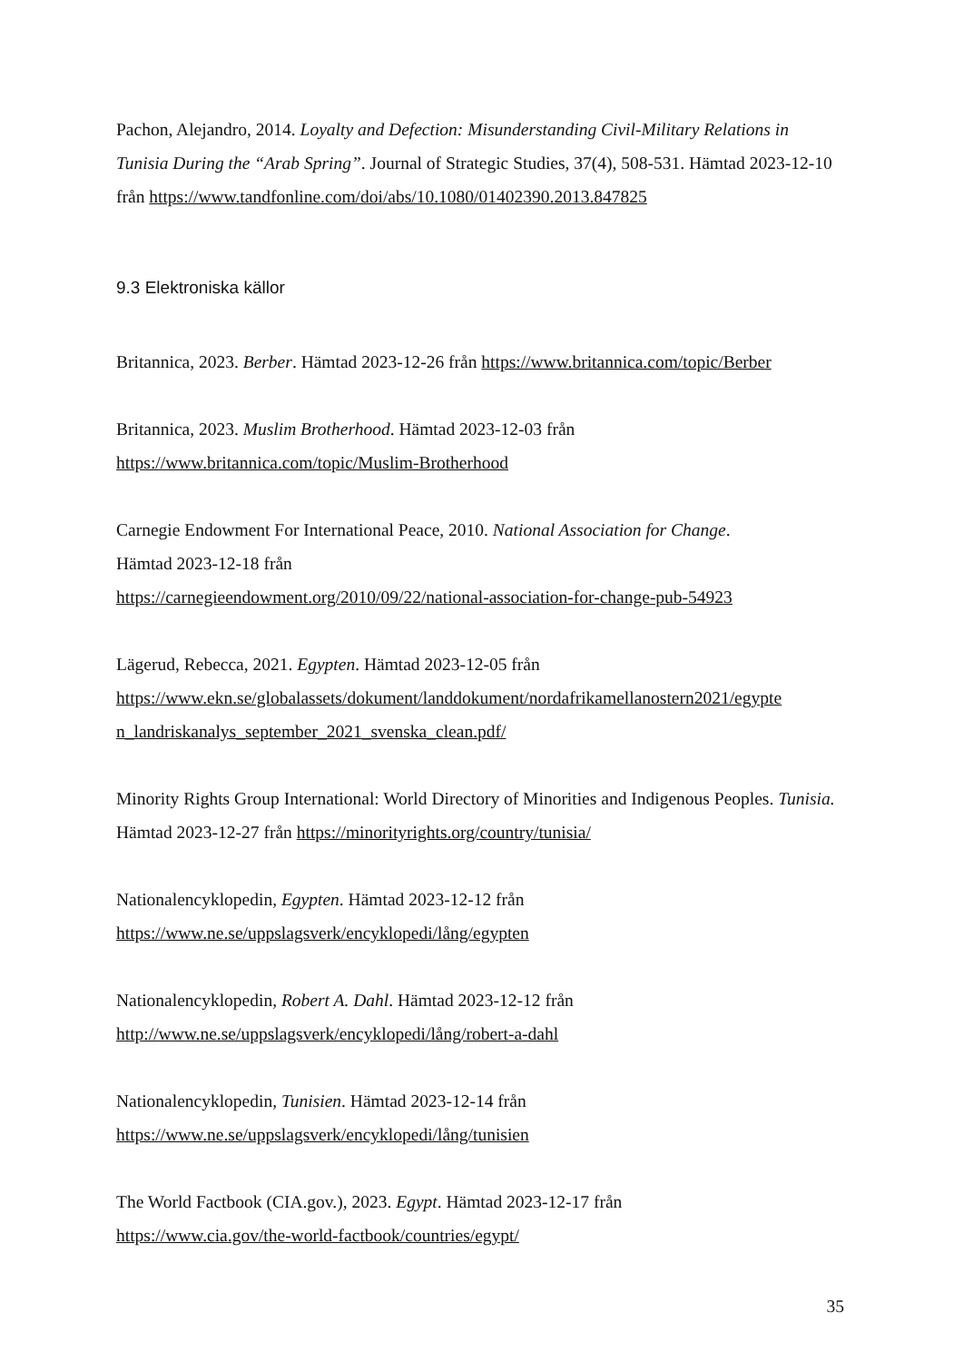Pachon, Alejandro, 2014. Loyalty and Defection: Misunderstanding Civil-Military Relations in Tunisia During the “Arab Spring”. Journal of Strategic Studies, 37(4), 508-531. Hämtad 2023-12-10 från https://www.tandfonline.com/doi/abs/10.1080/01402390.2013.847825
9.3 Elektroniska källor
Britannica, 2023. Berber. Hämtad 2023-12-26 från https://www.britannica.com/topic/Berber
Britannica, 2023. Muslim Brotherhood. Hämtad 2023-12-03 från
https://www.britannica.com/topic/Muslim-Brotherhood
Carnegie Endowment For International Peace, 2010. National Association for Change.
Hämtad 2023-12-18 från
https://carnegieendowment.org/2010/09/22/national-association-for-change-pub-54923
Lägerud, Rebecca, 2021. Egypten. Hämtad 2023-12-05 från
https://www.ekn.se/globalassets/dokument/landdokument/nordafrikamellanostern2021/egypte
n_landriskanalys_september_2021_svenska_clean.pdf/
Minority Rights Group International: World Directory of Minorities and Indigenous Peoples. Tunisia. Hämtad 2023-12-27 från https://minorityrights.org/country/tunisia/
Nationalencyklopedin, Egypten. Hämtad 2023-12-12 från
https://www.ne.se/uppslagsverk/encyklopedi/lång/egypten
Nationalencyklopedin, Robert A. Dahl. Hämtad 2023-12-12 från
http://www.ne.se/uppslagsverk/encyklopedi/lång/robert-a-dahl
Nationalencyklopedin, Tunisien. Hämtad 2023-12-14 från
https://www.ne.se/uppslagsverk/encyklopedi/lång/tunisien
The World Factbook (CIA.gov.), 2023. Egypt. Hämtad 2023-12-17 från
https://www.cia.gov/the-world-factbook/countries/egypt/
35